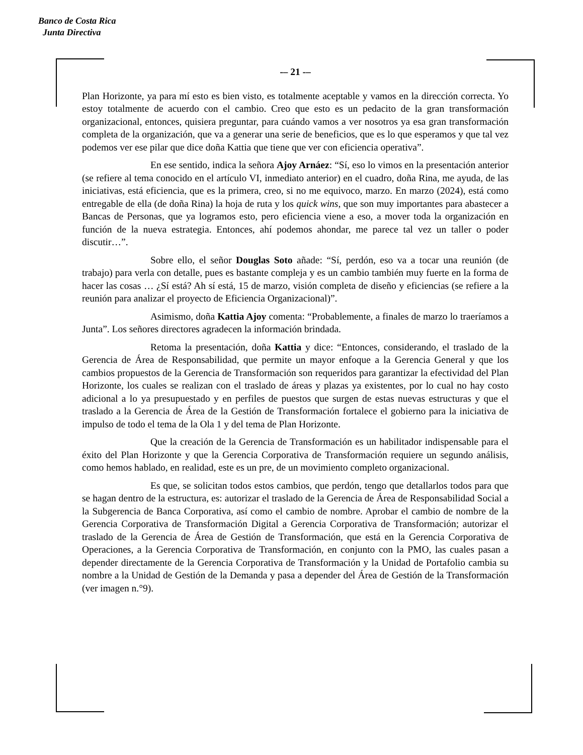Banco de Costa Rica
Junta Directiva
-– 21 -–
Plan Horizonte, ya para mí esto es bien visto, es totalmente aceptable y vamos en la dirección correcta. Yo estoy totalmente de acuerdo con el cambio. Creo que esto es un pedacito de la gran transformación organizacional, entonces, quisiera preguntar, para cuándo vamos a ver nosotros ya esa gran transformación completa de la organización, que va a generar una serie de beneficios, que es lo que esperamos y que tal vez podemos ver ese pilar que dice doña Kattia que tiene que ver con eficiencia operativa”.
En ese sentido, indica la señora Ajoy Arnáez: “Sí, eso lo vimos en la presentación anterior (se refiere al tema conocido en el artículo VI, inmediato anterior) en el cuadro, doña Rina, me ayuda, de las iniciativas, está eficiencia, que es la primera, creo, si no me equivoco, marzo. En marzo (2024), está como entregable de ella (de doña Rina) la hoja de ruta y los quick wins, que son muy importantes para abastecer a Bancas de Personas, que ya logramos esto, pero eficiencia viene a eso, a mover toda la organización en función de la nueva estrategia. Entonces, ahí podemos ahondar, me parece tal vez un taller o poder discutir…”.
Sobre ello, el señor Douglas Soto añade: “Sí, perdón, eso va a tocar una reunión (de trabajo) para verla con detalle, pues es bastante compleja y es un cambio también muy fuerte en la forma de hacer las cosas … ¿Sí está? Ah sí está, 15 de marzo, visión completa de diseño y eficiencias (se refiere a la reunión para analizar el proyecto de Eficiencia Organizacional)”.
Asimismo, doña Kattia Ajoy comenta: “Probablemente, a finales de marzo lo traeríamos a Junta”. Los señores directores agradecen la información brindada.
Retoma la presentación, doña Kattia y dice: “Entonces, considerando, el traslado de la Gerencia de Área de Responsabilidad, que permite un mayor enfoque a la Gerencia General y que los cambios propuestos de la Gerencia de Transformación son requeridos para garantizar la efectividad del Plan Horizonte, los cuales se realizan con el traslado de áreas y plazas ya existentes, por lo cual no hay costo adicional a lo ya presupuestado y en perfiles de puestos que surgen de estas nuevas estructuras y que el traslado a la Gerencia de Área de la Gestión de Transformación fortalece el gobierno para la iniciativa de impulso de todo el tema de la Ola 1 y del tema de Plan Horizonte.
Que la creación de la Gerencia de Transformación es un habilitador indispensable para el éxito del Plan Horizonte y que la Gerencia Corporativa de Transformación requiere un segundo análisis, como hemos hablado, en realidad, este es un pre, de un movimiento completo organizacional.
Es que, se solicitan todos estos cambios, que perdón, tengo que detallarlos todos para que se hagan dentro de la estructura, es: autorizar el traslado de la Gerencia de Área de Responsabilidad Social a la Subgerencia de Banca Corporativa, así como el cambio de nombre. Aprobar el cambio de nombre de la Gerencia Corporativa de Transformación Digital a Gerencia Corporativa de Transformación; autorizar el traslado de la Gerencia de Área de Gestión de Transformación, que está en la Gerencia Corporativa de Operaciones, a la Gerencia Corporativa de Transformación, en conjunto con la PMO, las cuales pasan a depender directamente de la Gerencia Corporativa de Transformación y la Unidad de Portafolio cambia su nombre a la Unidad de Gestión de la Demanda y pasa a depender del Área de Gestión de la Transformación (ver imagen n.°9).